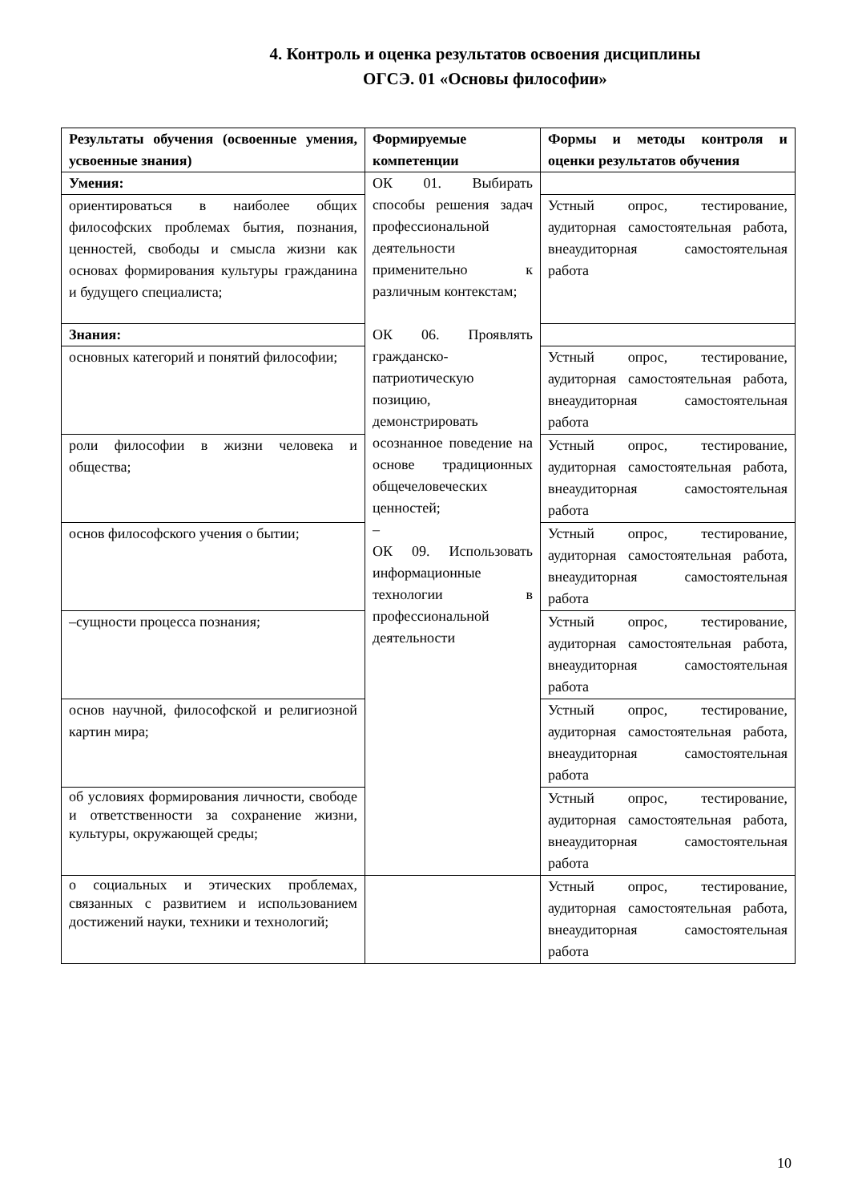4. Контроль и оценка результатов освоения дисциплины
ОГСЭ. 01 «Основы философии»
| Результаты обучения (освоенные умения, усвоенные знания) | Формируемые компетенции | Формы и методы контроля и оценки результатов обучения |
| --- | --- | --- |
| Умения: | ОК 01. Выбирать способы решения задач профессиональной деятельности применительно к различным контекстам; ОК 06. Проявлять гражданско-патриотическую позицию, демонстрировать осознанное поведение на основе традиционных общечеловеческих ценностей; – ОК 09. Использовать информационные технологии в профессиональной деятельности | |
| ориентироваться в наиболее общих философских проблемах бытия, познания, ценностей, свободы и смысла жизни как основах формирования культуры гражданина и будущего специалиста; | | Устный опрос, тестирование, аудиторная самостоятельная работа, внеаудиторная самостоятельная работа |
| Знания: | | |
| основных категорий и понятий философии; | | Устный опрос, тестирование, аудиторная самостоятельная работа, внеаудиторная самостоятельная работа |
| роли философии в жизни человека и общества; | | Устный опрос, тестирование, аудиторная самостоятельная работа, внеаудиторная самостоятельная работа |
| основ философского учения о бытии; | | Устный опрос, тестирование, аудиторная самостоятельная работа, внеаудиторная самостоятельная работа |
| –сущности процесса познания; | | Устный опрос, тестирование, аудиторная самостоятельная работа, внеаудиторная самостоятельная работа |
| основ научной, философской и религиозной картин мира; | | Устный опрос, тестирование, аудиторная самостоятельная работа, внеаудиторная самостоятельная работа |
| об условиях формирования личности, свободе и ответственности за сохранение жизни, культуры, окружающей среды; | | Устный опрос, тестирование, аудиторная самостоятельная работа, внеаудиторная самостоятельная работа |
| о социальных и этических проблемах, связанных с развитием и использованием достижений науки, техники и технологий; | | Устный опрос, тестирование, аудиторная самостоятельная работа, внеаудиторная самостоятельная работа |
10